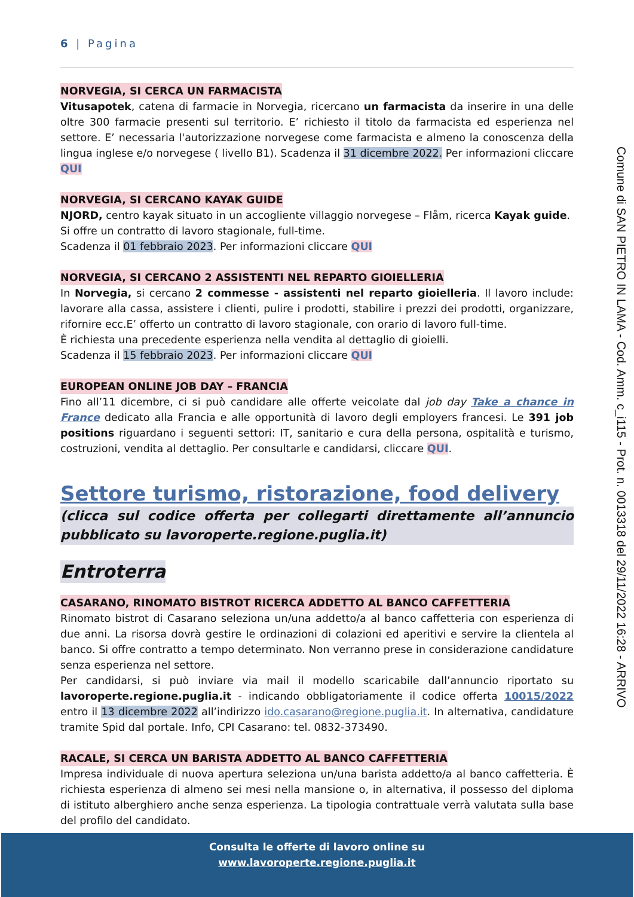6 | Pagina
NORVEGIA, SI CERCA UN FARMACISTA
Vitusapotek, catena di farmacie in Norvegia, ricercano un farmacista da inserire in una delle oltre 300 farmacie presenti sul territorio. E’ richiesto il titolo da farmacista ed esperienza nel settore. E’ necessaria l'autorizzazione norvegese come farmacista e almeno la conoscenza della lingua inglese e/o norvegese ( livello B1). Scadenza il 31 dicembre 2022. Per informazioni cliccare QUI
NORVEGIA, SI CERCANO KAYAK GUIDE
NJORD, centro kayak situato in un accogliente villaggio norvegese – Flåm, ricerca Kayak guide.
Si offre un contratto di lavoro stagionale, full-time.
Scadenza il 01 febbraio 2023. Per informazioni cliccare QUI
NORVEGIA, SI CERCANO 2 ASSISTENTI NEL REPARTO GIOIELLERIA
In Norvegia, si cercano 2 commesse - assistenti nel reparto gioielleria. Il lavoro include: lavorare alla cassa, assistere i clienti, pulire i prodotti, stabilire i prezzi dei prodotti, organizzare, rifornire ecc.E’ offerto un contratto di lavoro stagionale, con orario di lavoro full-time.
È richiesta una precedente esperienza nella vendita al dettaglio di gioielli.
Scadenza il 15 febbraio 2023. Per informazioni cliccare QUI
EUROPEAN ONLINE JOB DAY – FRANCIA
Fino all’11 dicembre, ci si può candidare alle offerte veicolate dal job day Take a chance in France dedicato alla Francia e alle opportunità di lavoro degli employers francesi. Le 391 job positions riguardano i seguenti settori: IT, sanitario e cura della persona, ospitalità e turismo, costruzioni, vendita al dettaglio. Per consultarle e candidarsi, cliccare QUI.
Settore turismo, ristorazione, food delivery
(clicca sul codice offerta per collegarti direttamente all’annuncio pubblicato su lavoroperte.regione.puglia.it)
Entroterra
CASARANO, RINOMATO BISTROT RICERCA ADDETTO AL BANCO CAFFETTERIA
Rinomato bistrot di Casarano seleziona un/una addetto/a al banco caffetteria con esperienza di due anni. La risorsa dovrà gestire le ordinazioni di colazioni ed aperitivi e servire la clientela al banco. Si offre contratto a tempo determinato. Non verranno prese in considerazione candidature senza esperienza nel settore.
Per candidarsi, si può inviare via mail il modello scaricabile dall’annuncio riportato su lavoroperte.regione.puglia.it - indicando obbligatoriamente il codice offerta 10015/2022 entro il 13 dicembre 2022 all’indirizzo ido.casarano@regione.puglia.it. In alternativa, candidature tramite Spid dal portale. Info, CPI Casarano: tel. 0832-373490.
RACALE, SI CERCA UN BARISTA ADDETTO AL BANCO CAFFETTERIA
Impresa individuale di nuova apertura seleziona un/una barista addetto/a al banco caffetteria. È richiesta esperienza di almeno sei mesi nella mansione o, in alternativa, il possesso del diploma di istituto alberghiero anche senza esperienza. La tipologia contrattuale verrà valutata sulla base del profilo del candidato.
Comune di SAN PIETRO IN LAMA - Cod. Amm. c_i115 - Prot. n. 0013318 del 29/11/2022 16:28 - ARRIVO
Consulta le offerte di lavoro online su
www.lavoroperte.regione.puglia.it